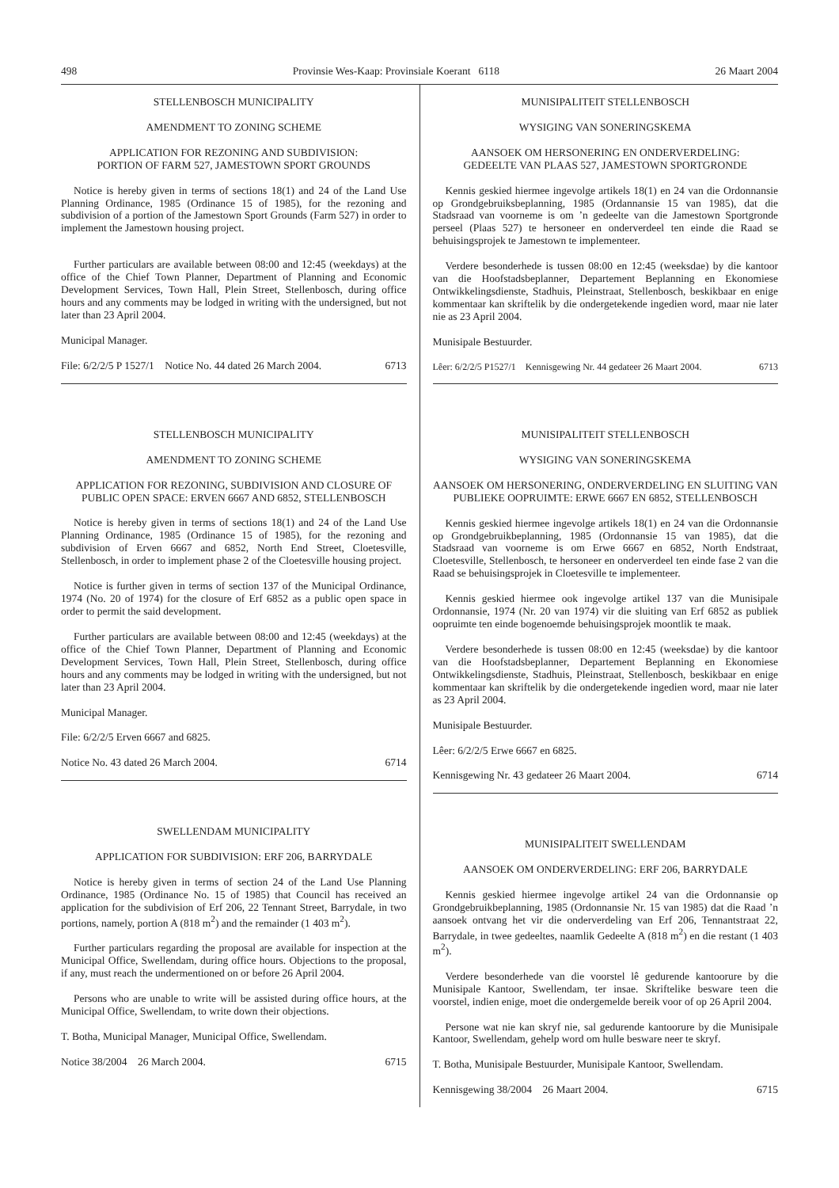498 Provinsie Wes-Kaap: Provinsiale Koerant 6118 26 Maart 2004
STELLENBOSCH MUNICIPALITY
AMENDMENT TO ZONING SCHEME
APPLICATION FOR REZONING AND SUBDIVISION:
PORTION OF FARM 527, JAMESTOWN SPORT GROUNDS
Notice is hereby given in terms of sections 18(1) and 24 of the Land Use Planning Ordinance, 1985 (Ordinance 15 of 1985), for the rezoning and subdivision of a portion of the Jamestown Sport Grounds (Farm 527) in order to implement the Jamestown housing project.
Further particulars are available between 08:00 and 12:45 (weekdays) at the office of the Chief Town Planner, Department of Planning and Economic Development Services, Town Hall, Plein Street, Stellenbosch, during office hours and any comments may be lodged in writing with the undersigned, but not later than 23 April 2004.
Municipal Manager.
File: 6/2/2/5 P 1527/1 Notice No. 44 dated 26 March 2004. 6713
STELLENBOSCH MUNICIPALITY
AMENDMENT TO ZONING SCHEME
APPLICATION FOR REZONING, SUBDIVISION AND CLOSURE OF PUBLIC OPEN SPACE: ERVEN 6667 AND 6852, STELLENBOSCH
Notice is hereby given in terms of sections 18(1) and 24 of the Land Use Planning Ordinance, 1985 (Ordinance 15 of 1985), for the rezoning and subdivision of Erven 6667 and 6852, North End Street, Cloetesville, Stellenbosch, in order to implement phase 2 of the Cloetesville housing project.
Notice is further given in terms of section 137 of the Municipal Ordinance, 1974 (No. 20 of 1974) for the closure of Erf 6852 as a public open space in order to permit the said development.
Further particulars are available between 08:00 and 12:45 (weekdays) at the office of the Chief Town Planner, Department of Planning and Economic Development Services, Town Hall, Plein Street, Stellenbosch, during office hours and any comments may be lodged in writing with the undersigned, but not later than 23 April 2004.
Municipal Manager.
File: 6/2/2/5 Erven 6667 and 6825.
Notice No. 43 dated 26 March 2004. 6714
SWELLENDAM MUNICIPALITY
APPLICATION FOR SUBDIVISION: ERF 206, BARRYDALE
Notice is hereby given in terms of section 24 of the Land Use Planning Ordinance, 1985 (Ordinance No. 15 of 1985) that Council has received an application for the subdivision of Erf 206, 22 Tennant Street, Barrydale, in two portions, namely, portion A (818 m<sup>2</sup>) and the remainder (1 403 m<sup>2</sup>).
Further particulars regarding the proposal are available for inspection at the Municipal Office, Swellendam, during office hours. Objections to the proposal, if any, must reach the undermentioned on or before 26 April 2004.
Persons who are unable to write will be assisted during office hours, at the Municipal Office, Swellendam, to write down their objections.
T. Botha, Municipal Manager, Municipal Office, Swellendam.
Notice 38/2004 26 March 2004. 6715
MUNISIPALITEIT STELLENBOSCH
WYSIGING VAN SONERINGSKEMA
AANSOEK OM HERSONERING EN ONDERVERDELING:
GEDEELTE VAN PLAAS 527, JAMESTOWN SPORTGRONDE
Kennis geskied hiermee ingevolge artikels 18(1) en 24 van die Ordonnansie op Grondgebruiksbeplanning, 1985 (Ordannansie 15 van 1985), dat die Stadsraad van voorneme is om ’n gedeelte van die Jamestown Sportgronde perseel (Plaas 527) te hersoneer en onderverdeel ten einde die Raad se behuisingsprojek te Jamestown te implementeer.
Verdere besonderhede is tussen 08:00 en 12:45 (weeksdae) by die kantoor van die Hoofstadsbeplanner, Departement Beplanning en Ekonomiese Ontwikkelingsdienste, Stadhuis, Pleinstraat, Stellenbosch, beskikbaar en enige kommentaar kan skriftelik by die ondergetekende ingedien word, maar nie later nie as 23 April 2004.
Munisipale Bestuurder.
Lêer: 6/2/2/5 P1527/1 Kennisgewing Nr. 44 gedateer 26 Maart 2004. 6713
MUNISIPALITEIT STELLENBOSCH
WYSIGING VAN SONERINGSKEMA
AANSOEK OM HERSONERING, ONDERVERDELING EN SLUITING VAN PUBLIEKE OOPRUIMTE: ERWE 6667 EN 6852, STELLENBOSCH
Kennis geskied hiermee ingevolge artikels 18(1) en 24 van die Ordonnansie op Grondgebruikbeplanning, 1985 (Ordonnansie 15 van 1985), dat die Stadsraad van voorneme is om Erwe 6667 en 6852, North Endstraat, Cloetesville, Stellenbosch, te hersoneer en onderverdeel ten einde fase 2 van die Raad se behuisingsprojek in Cloetesville te implementeer.
Kennis geskied hiermee ook ingevolge artikel 137 van die Munisipale Ordonnansie, 1974 (Nr. 20 van 1974) vir die sluiting van Erf 6852 as publiek oopruimte ten einde bogenoemde behuisingsprojek moontlik te maak.
Verdere besonderhede is tussen 08:00 en 12:45 (weeksdae) by die kantoor van die Hoofstadsbeplanner, Departement Beplanning en Ekonomiese Ontwikkelingsdienste, Stadhuis, Pleinstraat, Stellenbosch, beskikbaar en enige kommentaar kan skriftelik by die ondergetekende ingedien word, maar nie later as 23 April 2004.
Munisipale Bestuurder.
Lêer: 6/2/2/5 Erwe 6667 en 6825.
Kennisgewing Nr. 43 gedateer 26 Maart 2004. 6714
MUNISIPALITEIT SWELLENDAM
AANSOEK OM ONDERVERDELING: ERF 206, BARRYDALE
Kennis geskied hiermee ingevolge artikel 24 van die Ordonnansie op Grondgebruikbeplanning, 1985 (Ordonnansie Nr. 15 van 1985) dat die Raad ’n aansoek ontvang het vir die onderverdeling van Erf 206, Tennantstraat 22, Barrydale, in twee gedeeltes, naamlik Gedeelte A (818 m<sup>2</sup>) en die restant (1 403 m<sup>2</sup>).
Verdere besonderhede van die voorstel lê gedurende kantoorure by die Munisipale Kantoor, Swellendam, ter insae. Skriftelike besware teen die voorstel, indien enige, moet die ondergemelde bereik voor of op 26 April 2004.
Persone wat nie kan skryf nie, sal gedurende kantoorure by die Munisipale Kantoor, Swellendam, gehelp word om hulle besware neer te skryf.
T. Botha, Munisipale Bestuurder, Munisipale Kantoor, Swellendam.
Kennisgewing 38/2004 26 Maart 2004. 6715